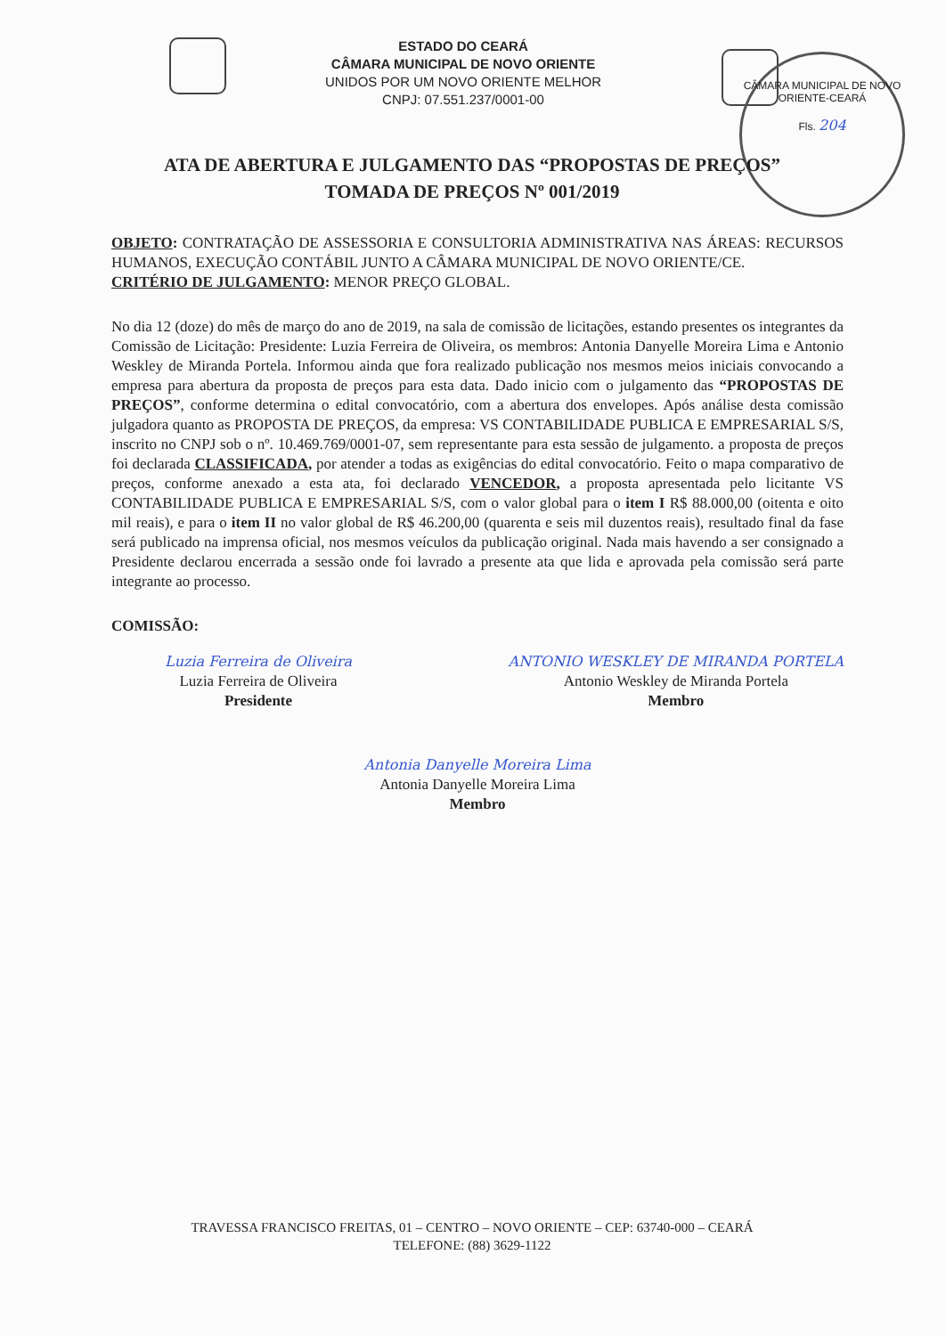ESTADO DO CEARÁ
CÂMARA MUNICIPAL DE NOVO ORIENTE
UNIDOS POR UM NOVO ORIENTE MELHOR
CNPJ: 07.551.237/0001-00
CÂMARA MUNICIPAL DE NOVO ORIENTE-CEARÁ
Fls. 204
ATA DE ABERTURA E JULGAMENTO DAS “PROPOSTAS DE PREÇOS”
TOMADA DE PREÇOS Nº 001/2019
OBJETO: CONTRATAÇÃO DE ASSESSORIA E CONSULTORIA ADMINISTRATIVA NAS ÁREAS: RECURSOS HUMANOS, EXECUÇÃO CONTÁBIL JUNTO A CÂMARA MUNICIPAL DE NOVO ORIENTE/CE.
CRITÉRIO DE JULGAMENTO: MENOR PREÇO GLOBAL.
No dia 12 (doze) do mês de março do ano de 2019, na sala de comissão de licitações, estando presentes os integrantes da Comissão de Licitação: Presidente: Luzia Ferreira de Oliveira, os membros: Antonia Danyelle Moreira Lima e Antonio Weskley de Miranda Portela. Informou ainda que fora realizado publicação nos mesmos meios iniciais convocando a empresa para abertura da proposta de preços para esta data. Dado inicio com o julgamento das “PROPOSTAS DE PREÇOS”, conforme determina o edital convocatório, com a abertura dos envelopes. Após análise desta comissão julgadora quanto as PROPOSTA DE PREÇOS, da empresa: VS CONTABILIDADE PUBLICA E EMPRESARIAL S/S, inscrito no CNPJ sob o nº. 10.469.769/0001-07, sem representante para esta sessão de julgamento. a proposta de preços foi declarada CLASSIFICADA, por atender a todas as exigências do edital convocatório. Feito o mapa comparativo de preços, conforme anexado a esta ata, foi declarado VENCEDOR, a proposta apresentada pelo licitante VS CONTABILIDADE PUBLICA E EMPRESARIAL S/S, com o valor global para o item I R$ 88.000,00 (oitenta e oito mil reais), e para o item II no valor global de R$ 46.200,00 (quarenta e seis mil duzentos reais), resultado final da fase será publicado na imprensa oficial, nos mesmos veículos da publicação original. Nada mais havendo a ser consignado a Presidente declarou encerrada a sessão onde foi lavrado a presente ata que lida e aprovada pela comissão será parte integrante ao processo.
COMISSÃO:
Luzia Ferreira de Oliveira
Luzia Ferreira de Oliveira
Presidente
ANTONIO WESKLEY DE MIRANDA PORTELA
Antonio Weskley de Miranda Portela
Membro
Antonia Danyelle Moreira Lima
Antonia Danyelle Moreira Lima
Membro
TRAVESSA FRANCISCO FREITAS, 01 – CENTRO – NOVO ORIENTE – CEP: 63740-000 – CEARÁ
TELEFONE: (88) 3629-1122